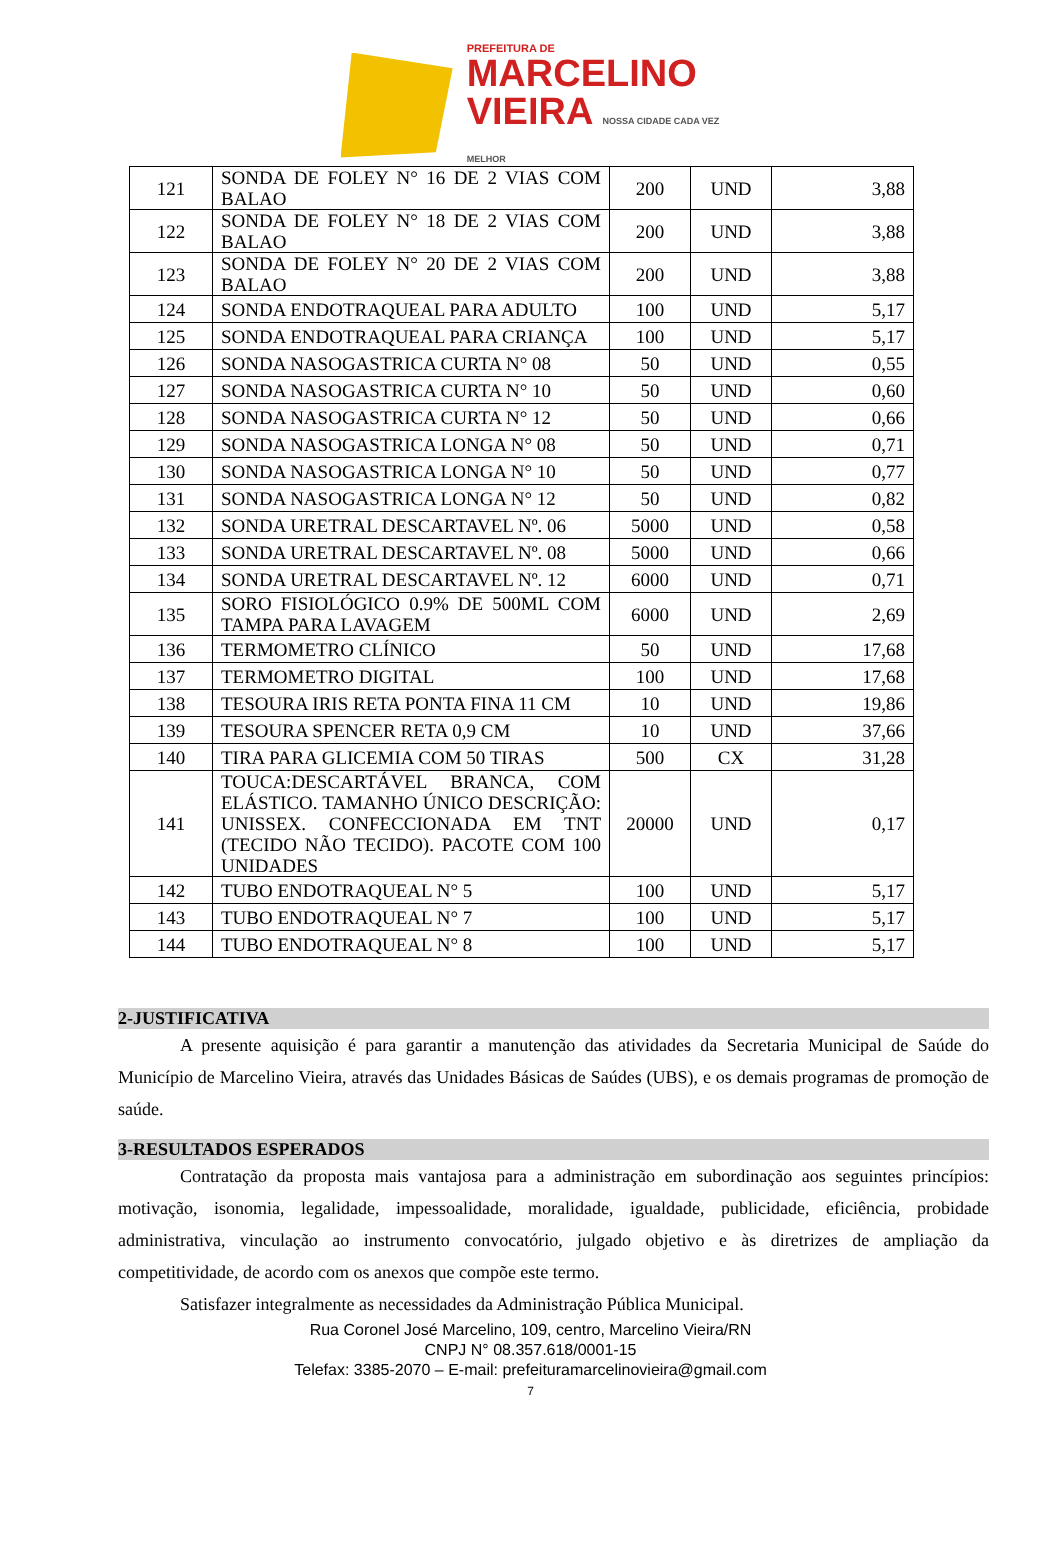PREFEITURA DE
MARCELINO
VIEIRA NOSSA CIDADE CADA VEZ MELHOR
| 121 | SONDA DE FOLEY N° 16 DE 2 VIAS COM BALAO | 200 | UND | 3,88 |
| 122 | SONDA DE FOLEY N° 18 DE 2 VIAS COM BALAO | 200 | UND | 3,88 |
| 123 | SONDA DE FOLEY N° 20 DE 2 VIAS COM BALAO | 200 | UND | 3,88 |
| 124 | SONDA ENDOTRAQUEAL PARA ADULTO | 100 | UND | 5,17 |
| 125 | SONDA ENDOTRAQUEAL PARA CRIANÇA | 100 | UND | 5,17 |
| 126 | SONDA NASOGASTRICA CURTA N° 08 | 50 | UND | 0,55 |
| 127 | SONDA NASOGASTRICA CURTA N° 10 | 50 | UND | 0,60 |
| 128 | SONDA NASOGASTRICA CURTA N° 12 | 50 | UND | 0,66 |
| 129 | SONDA NASOGASTRICA LONGA N° 08 | 50 | UND | 0,71 |
| 130 | SONDA NASOGASTRICA LONGA N° 10 | 50 | UND | 0,77 |
| 131 | SONDA NASOGASTRICA LONGA N° 12 | 50 | UND | 0,82 |
| 132 | SONDA URETRAL DESCARTAVEL Nº. 06 | 5000 | UND | 0,58 |
| 133 | SONDA URETRAL DESCARTAVEL Nº. 08 | 5000 | UND | 0,66 |
| 134 | SONDA URETRAL DESCARTAVEL Nº. 12 | 6000 | UND | 0,71 |
| 135 | SORO FISIOLÓGICO 0.9% DE 500ML COM TAMPA PARA LAVAGEM | 6000 | UND | 2,69 |
| 136 | TERMOMETRO CLÍNICO | 50 | UND | 17,68 |
| 137 | TERMOMETRO DIGITAL | 100 | UND | 17,68 |
| 138 | TESOURA IRIS RETA PONTA FINA 11 CM | 10 | UND | 19,86 |
| 139 | TESOURA SPENCER RETA 0,9 CM | 10 | UND | 37,66 |
| 140 | TIRA PARA GLICEMIA COM 50 TIRAS | 500 | CX | 31,28 |
| 141 | TOUCA:DESCARTÁVEL BRANCA, COM ELÁSTICO. TAMANHO ÚNICO DESCRIÇÃO: UNISSEX. CONFECCIONADA EM TNT (TECIDO NÃO TECIDO). PACOTE COM 100 UNIDADES | 20000 | UND | 0,17 |
| 142 | TUBO ENDOTRAQUEAL N° 5 | 100 | UND | 5,17 |
| 143 | TUBO ENDOTRAQUEAL N° 7 | 100 | UND | 5,17 |
| 144 | TUBO ENDOTRAQUEAL N° 8 | 100 | UND | 5,17 |
2-JUSTIFICATIVA
A presente aquisição é para garantir a manutenção das atividades da Secretaria Municipal de Saúde do Município de Marcelino Vieira, através das Unidades Básicas de Saúdes (UBS), e os demais programas de promoção de saúde.
3-RESULTADOS ESPERADOS
Contratação da proposta mais vantajosa para a administração em subordinação aos seguintes princípios: motivação, isonomia, legalidade, impessoalidade, moralidade, igualdade, publicidade, eficiência, probidade administrativa, vinculação ao instrumento convocatório, julgado objetivo e às diretrizes de ampliação da competitividade, de acordo com os anexos que compõe este termo.
Satisfazer integralmente as necessidades da Administração Pública Municipal.
Rua Coronel José Marcelino, 109, centro, Marcelino Vieira/RN
CNPJ N° 08.357.618/0001-15
Telefax: 3385-2070 – E-mail: prefeituramarcelinovieira@gmail.com
7